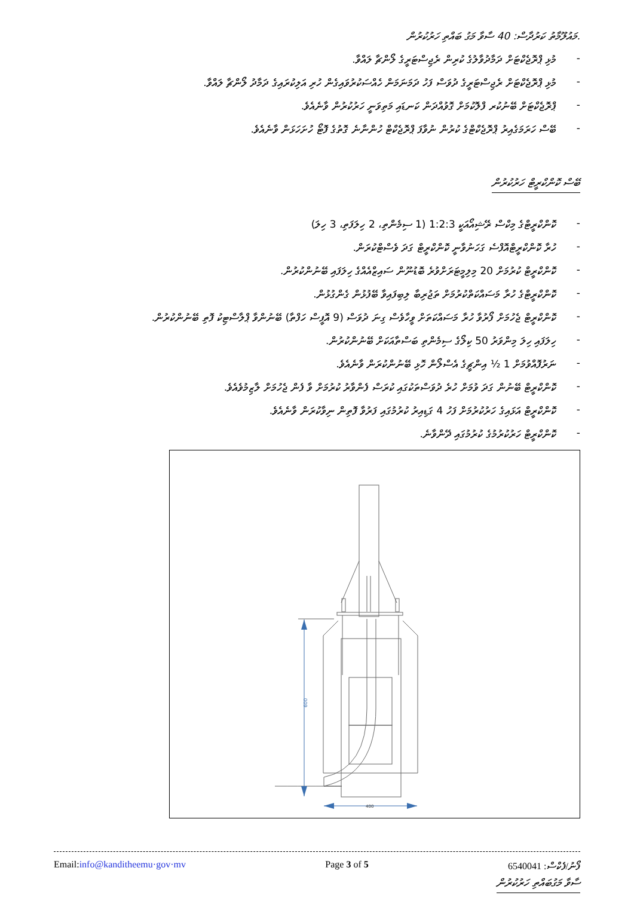.މައުލޫމާތު ކަރުދާސް: 40 ސާވާ މަގު ބައްތި ހަރުކުރުން
- މުޅި ޕްރޮޖެކްޓަށް ދަމާދުވާލުގެ ކުރިން ރެޖިސްޓަރީގެ ލޯންޗާ ލައްވާ.
- މުޅި ޕްރޮޖެކްޓަށް ރެޖިސްޓަރީގެ ދުވަސް ފަހު ދަމަނަމަން ހެއްސަކުރުވައިގެން ހުރި އަލިކުރައިގެ ދަމާދު ލޯންޗާ ލައްވާ.
- ޕްރޮޖެކްޓަށް ބޭނުކުރ ފްލޮކުމަށް ގޮވުއްދަން ކަނޑައި މަތިވަނީ ހަރުކުރުން ވާނެއެވެ.
- ބޭސް ހަރަމަގެއިރު ޕްރޮޖެކްޓްގެ ކުރުން ނުވާފަ ޕްރޮޖެކްޓް ހުންނާނެ ގޮތުގެ ފޮޓޯ ހުށަހަޅަން ވާނެއެވެ.
ބޭސް ކޮންކްރީޓް ހަރުކުރުން
- ކޮންކްރީޓްގެ މިކްސް ރޭޝިއޯއަކީ 1:2:3 (1 ސިމެންތި، 2 ހިލަފަތި، 3 ހިލަ)
- ހުރާ ކޮންކްރީޓްއޮފްސެ ގަހަނުވާނީ ކޮންކްރީޓް ގަދަ ވެސްޓްކުރަން.
- ކޮންކްރީޓް ކުރުމަށް 20 މިލިމީޓަރަށްވުރެ ބޮޑުނޫން ސައިޒްއެއްގެ ހިލަފައި ބޭނުންކުރުން.
- ކޮންކްރީޓްގެ ހުރާ މަސައްކަތްކުރުމަށް ތަޖުރިބާ ލިބިފައިވާ ބޭފުޅުން ގެންގުޅުން.
- ކޮންކްރީޓް ޖެހުމަށް ފޯރުވާ ހުރާ މަސައްކަތަށް ވީހާވެސް ގިނަ ދުވަސް (9 އޮފީސް ހަފްތާ) ބޭނުންވާ ޕްލާސްޓިކު ފޮތި ބޭނުންކުރުން.
- ހިލަފައި ހިލަ މިންވަރު 50 ކިލޯގެ ސިމެންތި ބަސްތާއަކަށް ބޭނުންކުރުން.
- ނަރުފޮއްވުމަށް 1 ½ އިންޗީގެ އެސްލޯން ހޮޅި ބޭނުންކުރަން ވާނެއެވެ.
- ކޮންކްރީޓް ބޭނުން ގަދަ ވުމަށް ހުރެ ދުވަސްތަކުގައި ކުރަސް ފެންވާރު ކުރުމަށް ވާ ފެން ޖެހުމަށް ލާޒިމުވެއެވެ.
- ކޮންކްރީޓް އަޅައިގެ ހަރުކުރުމަށް ފަހު 4 ގަޑިއިރު ކުރުމުގައި ފަރުވާ ފޮތިން ނިވާކުރަން ވާނެއެވެ.
- ކޮންކްރީޓް ހަރުކުރުމުގެ ކުރުމުގައި ދޭންވާނެ.
600
400
ސާވާ މަގުބައްތި ހަރުކުރުން
Email:info@kanditheemu·gov·mv Page 3 of 5 6540041 ފޯނު/ފެކްސް: